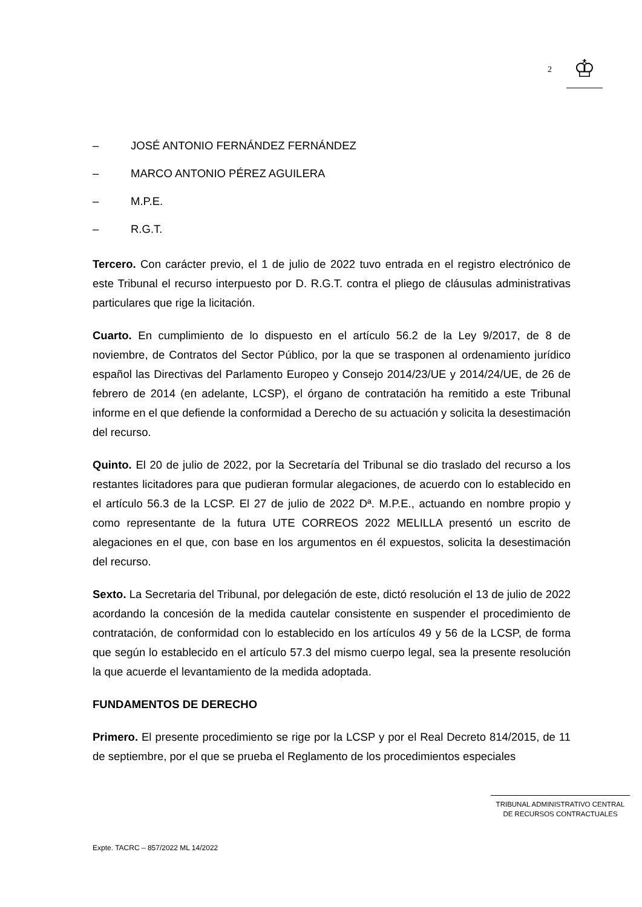2
♔
– JOSÉ ANTONIO FERNÁNDEZ FERNÁNDEZ
– MARCO ANTONIO PÉREZ AGUILERA
– M.P.E.
– R.G.T.
Tercero. Con carácter previo, el 1 de julio de 2022 tuvo entrada en el registro electrónico de este Tribunal el recurso interpuesto por D. R.G.T. contra el pliego de cláusulas administrativas particulares que rige la licitación.
Cuarto. En cumplimiento de lo dispuesto en el artículo 56.2 de la Ley 9/2017, de 8 de noviembre, de Contratos del Sector Público, por la que se trasponen al ordenamiento jurídico español las Directivas del Parlamento Europeo y Consejo 2014/23/UE y 2014/24/UE, de 26 de febrero de 2014 (en adelante, LCSP), el órgano de contratación ha remitido a este Tribunal informe en el que defiende la conformidad a Derecho de su actuación y solicita la desestimación del recurso.
Quinto. El 20 de julio de 2022, por la Secretaría del Tribunal se dio traslado del recurso a los restantes licitadores para que pudieran formular alegaciones, de acuerdo con lo establecido en el artículo 56.3 de la LCSP. El 27 de julio de 2022 Dª. M.P.E., actuando en nombre propio y como representante de la futura UTE CORREOS 2022 MELILLA presentó un escrito de alegaciones en el que, con base en los argumentos en él expuestos, solicita la desestimación del recurso.
Sexto. La Secretaria del Tribunal, por delegación de este, dictó resolución el 13 de julio de 2022 acordando la concesión de la medida cautelar consistente en suspender el procedimiento de contratación, de conformidad con lo establecido en los artículos 49 y 56 de la LCSP, de forma que según lo establecido en el artículo 57.3 del mismo cuerpo legal, sea la presente resolución la que acuerde el levantamiento de la medida adoptada.
FUNDAMENTOS DE DERECHO
Primero. El presente procedimiento se rige por la LCSP y por el Real Decreto 814/2015, de 11 de septiembre, por el que se prueba el Reglamento de los procedimientos especiales
TRIBUNAL ADMINISTRATIVO CENTRAL
DE RECURSOS CONTRACTUALES
Expte. TACRC – 857/2022 ML 14/2022